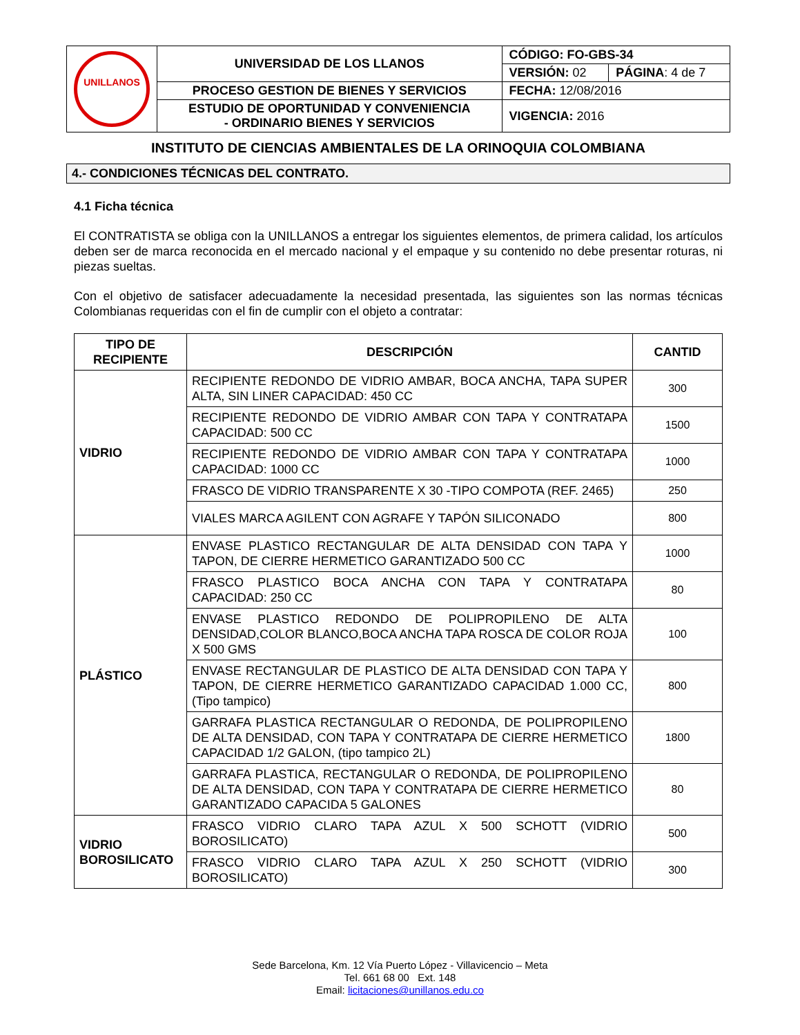| UNILLANOS | UNIVERSIDAD DE LOS LLANOS | CÓDIGO: FO-GBS-34 | |
| | | VERSIÓN: 02 | PÁGINA : 4 de 7 |
| | PROCESO GESTION DE BIENES Y SERVICIOS | FECHA: 12/08/2016 | |
| | ESTUDIO DE OPORTUNIDAD Y CONVENIENCIA - ORDINARIO BIENES Y SERVICIOS | VIGENCIA: 2016 | |
INSTITUTO DE CIENCIAS AMBIENTALES DE LA ORINOQUIA COLOMBIANA
4.- CONDICIONES TÉCNICAS DEL CONTRATO.
4.1 Ficha técnica
El CONTRATISTA se obliga con la UNILLANOS a entregar los siguientes elementos, de primera calidad, los artículos deben ser de marca reconocida en el mercado nacional y el empaque y su contenido no debe presentar roturas, ni piezas sueltas.
Con el objetivo de satisfacer adecuadamente la necesidad presentada, las siguientes son las normas técnicas Colombianas requeridas con el fin de cumplir con el objeto a contratar:
| TIPO DE RECIPIENTE | DESCRIPCIÓN | CANTID |
| --- | --- | --- |
| VIDRIO | RECIPIENTE REDONDO DE VIDRIO AMBAR, BOCA ANCHA, TAPA SUPER ALTA, SIN LINER CAPACIDAD: 450 CC | 300 |
| | RECIPIENTE REDONDO DE VIDRIO AMBAR CON TAPA Y CONTRATAPA CAPACIDAD: 500 CC | 1500 |
| | RECIPIENTE REDONDO DE VIDRIO AMBAR CON TAPA Y CONTRATAPA CAPACIDAD: 1000 CC | 1000 |
| | FRASCO DE VIDRIO TRANSPARENTE X 30 -TIPO COMPOTA (REF. 2465) | 250 |
| | VIALES MARCA AGILENT CON AGRAFE Y TAPÓN SILICONADO | 800 |
| PLÁSTICO | ENVASE PLASTICO RECTANGULAR DE ALTA DENSIDAD CON TAPA Y TAPON, DE CIERRE HERMETICO GARANTIZADO 500 CC | 1000 |
| | FRASCO PLASTICO BOCA ANCHA CON TAPA Y CONTRATAPA CAPACIDAD: 250 CC | 80 |
| | ENVASE PLASTICO REDONDO DE POLIPROPILENO DE ALTA DENSIDAD,COLOR BLANCO,BOCA ANCHA TAPA ROSCA DE COLOR ROJA X 500 GMS | 100 |
| | ENVASE RECTANGULAR DE PLASTICO DE ALTA DENSIDAD CON TAPA Y TAPON, DE CIERRE HERMETICO GARANTIZADO CAPACIDAD 1.000 CC, (Tipo tampico) | 800 |
| | GARRAFA PLASTICA RECTANGULAR O REDONDA, DE POLIPROPILENO DE ALTA DENSIDAD, CON TAPA Y CONTRATAPA DE CIERRE HERMETICO CAPACIDAD 1/2 GALON, (tipo tampico 2L) | 1800 |
| | GARRAFA PLASTICA, RECTANGULAR O REDONDA, DE POLIPROPILENO DE ALTA DENSIDAD, CON TAPA Y CONTRATAPA DE CIERRE HERMETICO GARANTIZADO CAPACIDA 5 GALONES | 80 |
| VIDRIO BOROSILICATO | FRASCO VIDRIO CLARO TAPA AZUL X 500 SCHOTT (VIDRIO BOROSILICATO) | 500 |
| | FRASCO VIDRIO CLARO TAPA AZUL X 250 SCHOTT (VIDRIO BOROSILICATO) | 300 |
Sede Barcelona, Km. 12 Vía Puerto López - Villavicencio – Meta
Tel. 661 68 00 Ext. 148
Email: licitaciones@unillanos.edu.co